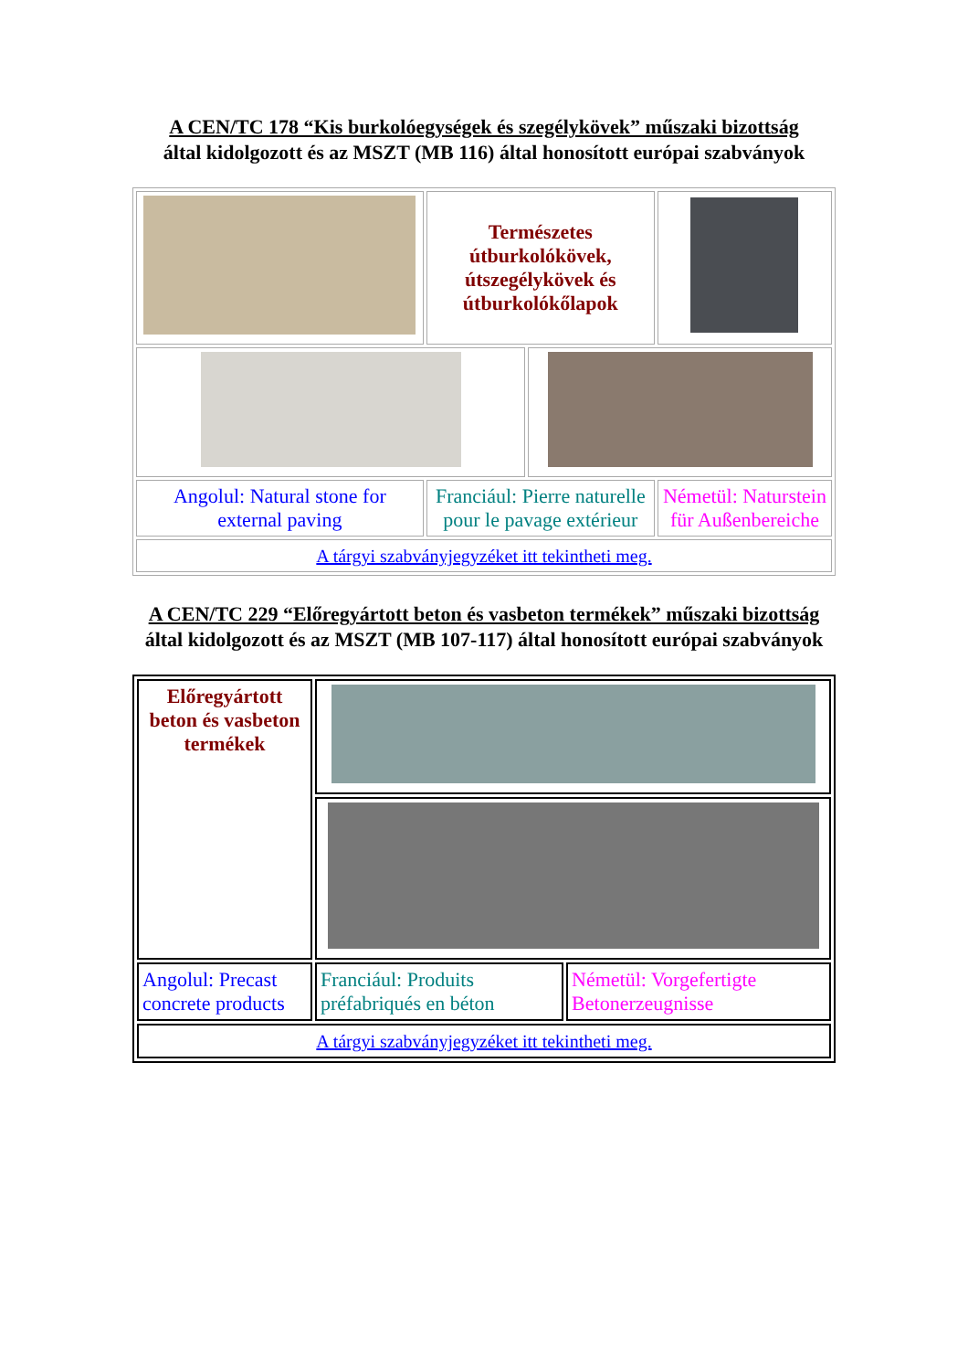A CEN/TC 178 “Kis burkolóegységek és szegélykövek” műszaki bizottság
által kidolgozott és az MSZT (MB 116) által honosított európai szabványok
| | Természetes útburkolókövek, útszegélykövek és útburkolókőlapok | | |
| Angolul: Natural stone for external paving | Franciául: Pierre naturelle pour le pavage extérieur | | Németül: Naturstein für Außenbereiche |
| A tárgyi szabványjegyzéket itt tekintheti meg. | | | |
A CEN/TC 229 “Előregyártott beton és vasbeton termékek” műszaki bizottság
által kidolgozott és az MSZT (MB 107-117) által honosított európai szabványok
| Előregyártott beton és vasbeton termékek | | |
| Angolul: Precast concrete products | Franciául: Produits préfabriqués en béton | Németül: Vorgefertigte Betonerzeugnisse |
| A tárgyi szabványjegyzéket itt tekintheti meg. | | |